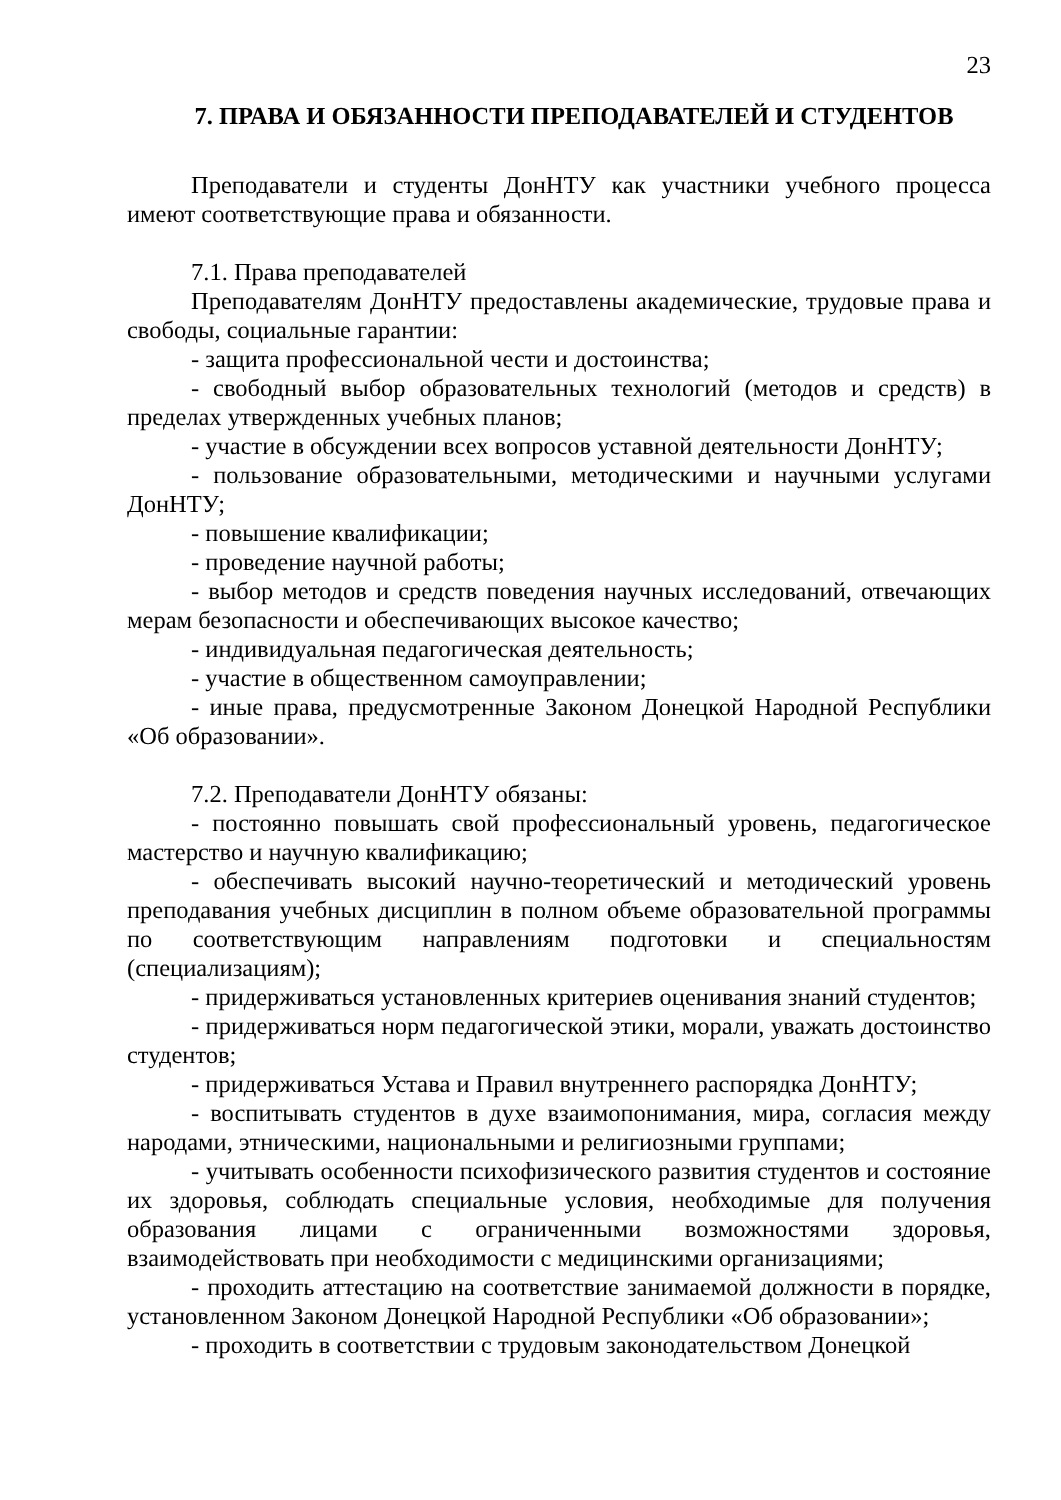23
7. ПРАВА И ОБЯЗАННОСТИ ПРЕПОДАВАТЕЛЕЙ И СТУДЕНТОВ
Преподаватели и студенты ДонНТУ как участники учебного процесса имеют соответствующие права и обязанности.
7.1. Права преподавателей
Преподавателям ДонНТУ предоставлены академические, трудовые права и свободы, социальные гарантии:
- защита профессиональной чести и достоинства;
- свободный выбор образовательных технологий (методов и средств) в пределах утвержденных учебных планов;
- участие в обсуждении всех вопросов уставной деятельности ДонНТУ;
- пользование образовательными, методическими и научными услугами ДонНТУ;
- повышение квалификации;
- проведение научной работы;
- выбор методов и средств поведения научных исследований, отвечающих мерам безопасности и обеспечивающих высокое качество;
- индивидуальная педагогическая деятельность;
- участие в общественном самоуправлении;
- иные права, предусмотренные Законом Донецкой Народной Республики «Об образовании».
7.2. Преподаватели ДонНТУ обязаны:
- постоянно повышать свой профессиональный уровень, педагогическое мастерство и научную квалификацию;
- обеспечивать высокий научно-теоретический и методический уровень преподавания учебных дисциплин в полном объеме образовательной программы по соответствующим направлениям подготовки и специальностям (специализациям);
- придерживаться установленных критериев оценивания знаний студентов;
- придерживаться норм педагогической этики, морали, уважать достоинство студентов;
- придерживаться Устава и Правил внутреннего распорядка ДонНТУ;
- воспитывать студентов в духе взаимопонимания, мира, согласия между народами, этническими, национальными и религиозными группами;
- учитывать особенности психофизического развития студентов и состояние их здоровья, соблюдать специальные условия, необходимые для получения образования лицами с ограниченными возможностями здоровья, взаимодействовать при необходимости с медицинскими организациями;
- проходить аттестацию на соответствие занимаемой должности в порядке, установленном Законом Донецкой Народной Республики «Об образовании»;
- проходить в соответствии с трудовым законодательством Донецкой